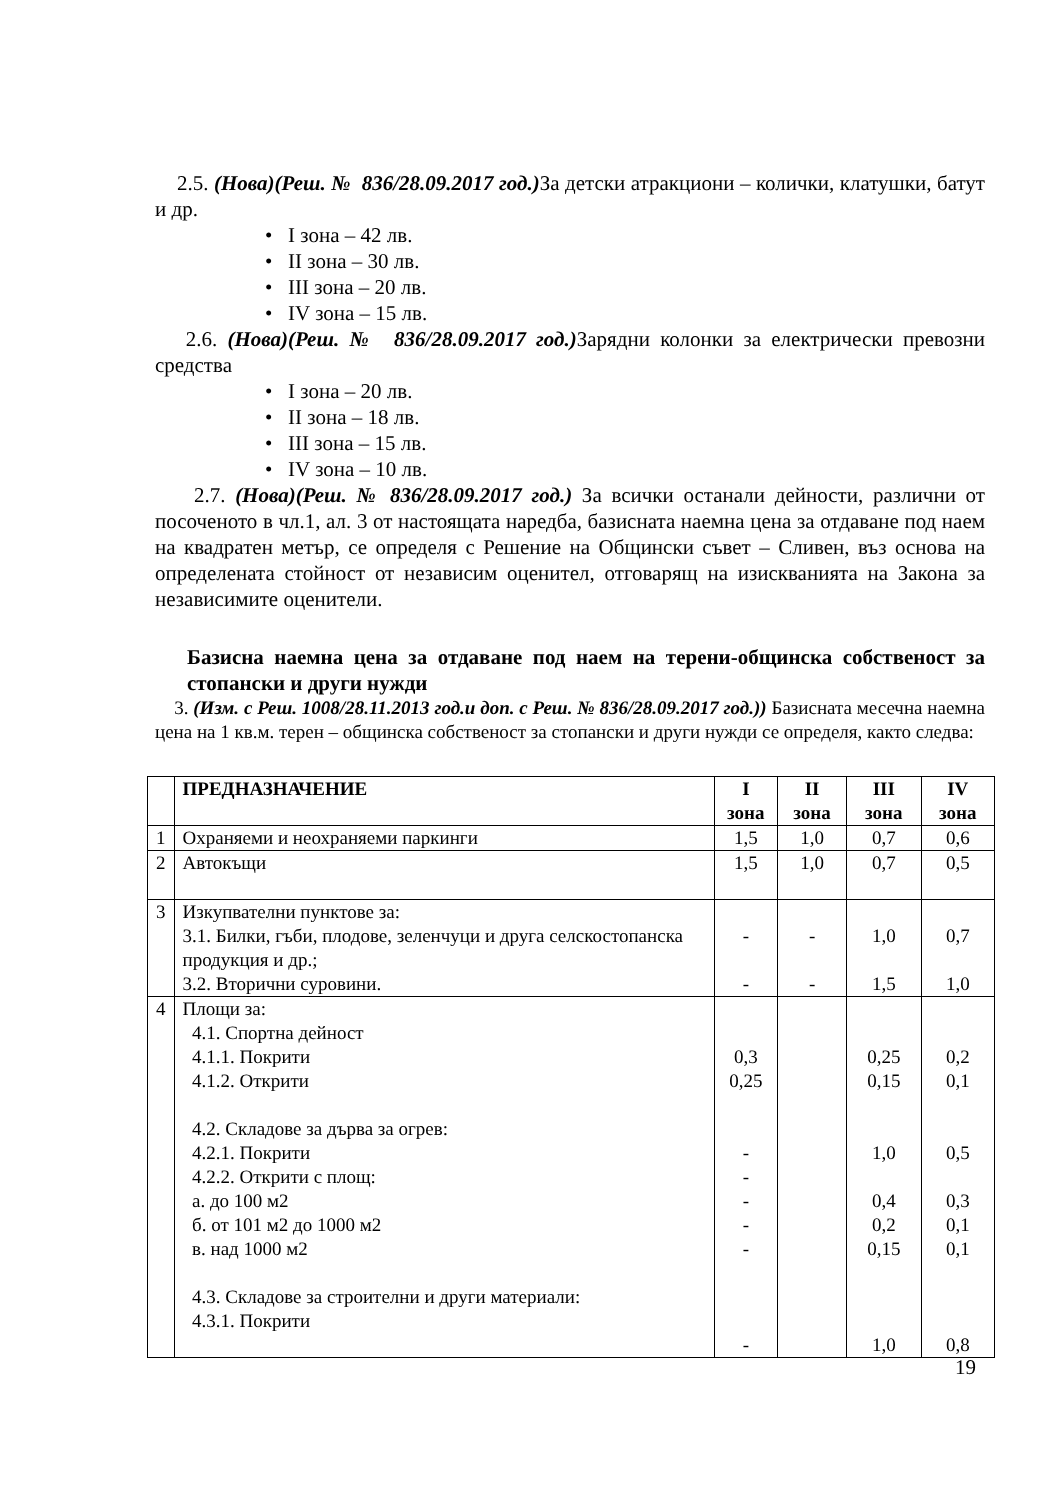2.5. (Нова)(Реш. № 836/28.09.2017 год.) За детски атракциони – колички, клатушки, батут и др.
• I зона – 42 лв.
• II зона – 30 лв.
• III зона – 20 лв.
• IV зона – 15 лв.
2.6. (Нова)(Реш. № 836/28.09.2017 год.) Зарядни колонки за електрически превозни средства
• I зона – 20 лв.
• II зона – 18 лв.
• III зона – 15 лв.
• IV зона – 10 лв.
2.7. (Нова)(Реш. № 836/28.09.2017 год.) За всички останали дейности, различни от посоченото в чл.1, ал. 3 от настоящата наредба, базисната наемна цена за отдаване под наем на квадратен метър, се определя с Решение на Общински съвет – Сливен, въз основа на определената стойност от независим оценител, отговарящ на изискванията на Закона за независимите оценители.
Базисна наемна цена за отдаване под наем на терени-общинска собственост за стопански и други нужди
3. (Изм. с Реш. 1008/28.11.2013 год.и доп. с Реш. № 836/28.09.2017 год.)) Базисната месечна наемна цена на 1 кв.м. терен – общинска собственост за стопански и други нужди се определя, както следва:
| | ПРЕДНАЗНАЧЕНИЕ | I зона | II зона | III зона | IV зона |
| --- | --- | --- | --- | --- | --- |
| 1 | Охраняеми и неохраняеми паркинги | 1,5 | 1,0 | 0,7 | 0,6 |
| 2 | Автокъщи | 1,5 | 1,0 | 0,7 | 0,5 |
| 3 | Изкупвателни пунктове за: 3.1. Билки, гъби, плодове, зеленчуци и друга селскостопанска продукция и др.; 3.2. Вторични суровини. | - - | - - | 1,0 1,5 | 0,7 1,0 |
| 4 | Площи за: 4.1. Спортна дейност 4.1.1. Покрити 4.1.2. Открити 4.2. Складове за дърва за огрев: 4.2.1. Покрити 4.2.2. Открити с площ: а. до 100 м2 б. от 101 м2 до 1000 м2 в. над 1000 м2 4.3. Складове за строителни и други материали: 4.3.1. Покрити | 0,3 0,25 - - - - - - | | 0,25 0,15 1,0 0,4 0,2 0,15 1,0 | 0,2 0,1 0,5 0,3 0,1 0,1 0,8 |
19